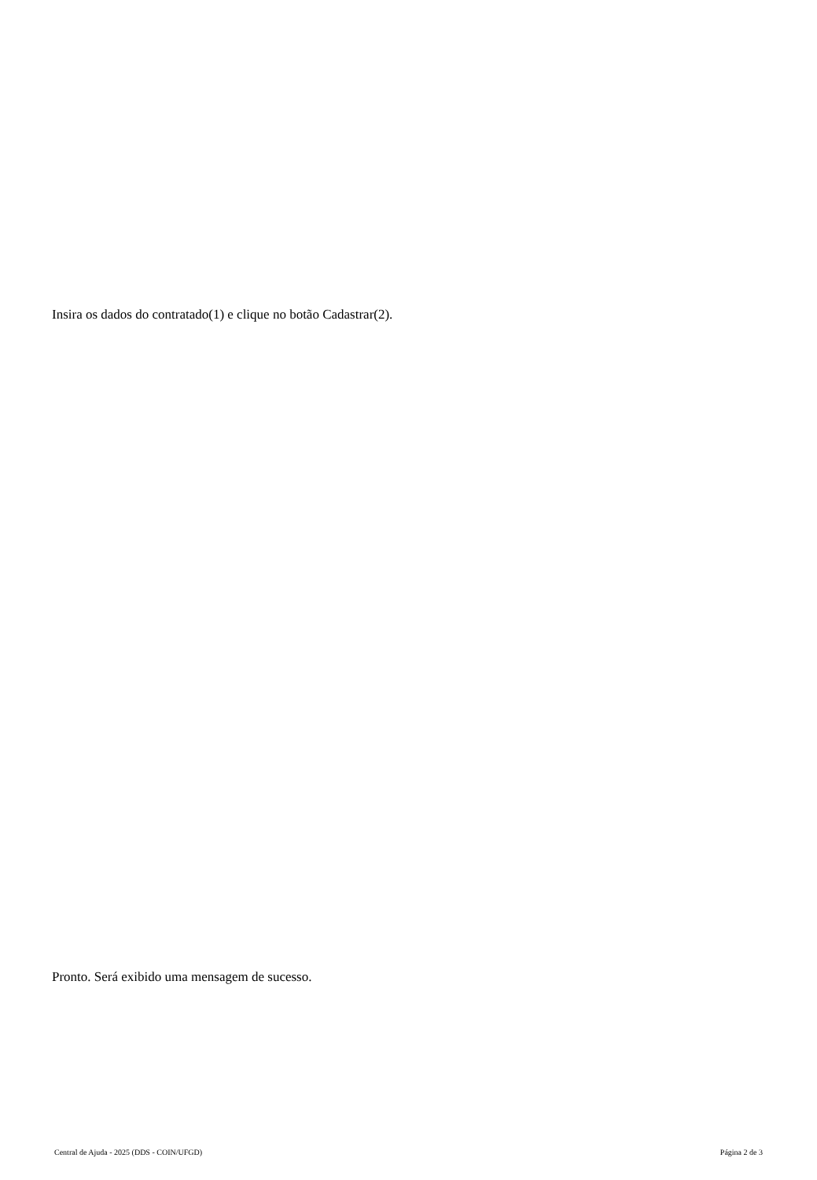Insira os dados do contratado(1) e clique no botão Cadastrar(2).
Pronto. Será exibido uma mensagem de sucesso.
Central de Ajuda - 2025 (DDS - COIN/UFGD) Página 2 de 3